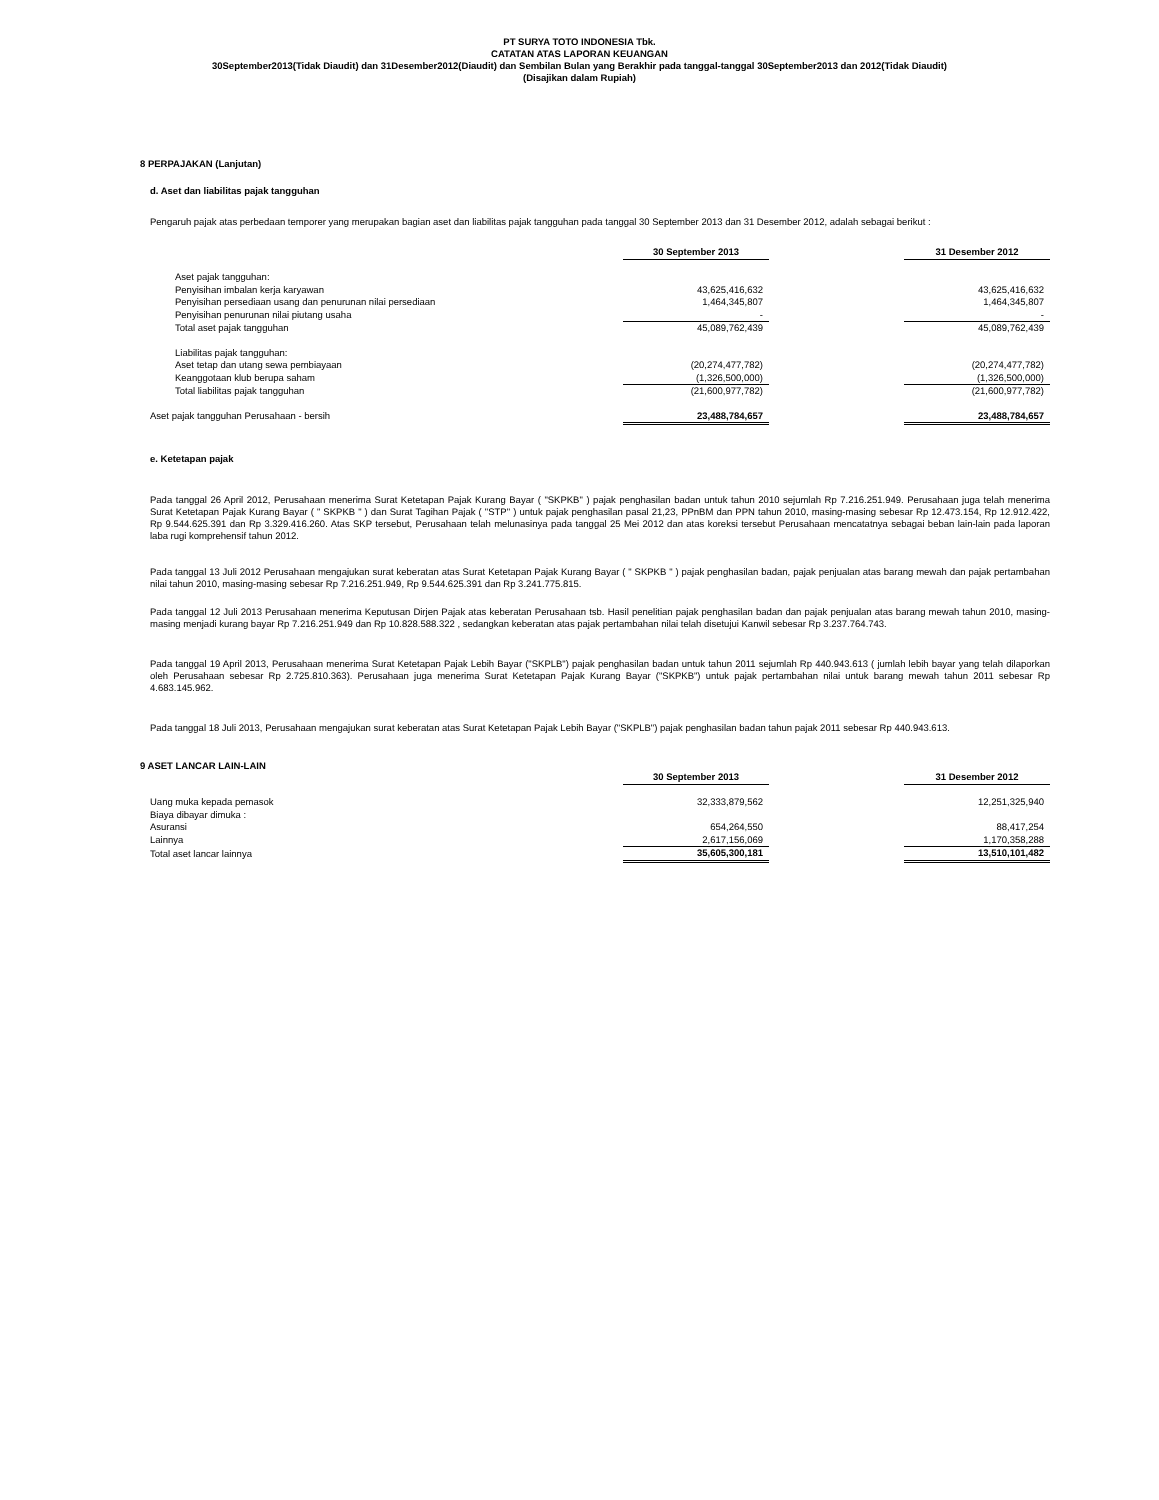PT SURYA TOTO INDONESIA Tbk.
CATATAN ATAS LAPORAN KEUANGAN
30September2013(Tidak Diaudit) dan 31Desember2012(Diaudit) dan Sembilan Bulan yang Berakhir pada tanggal-tanggal 30September2013 dan 2012(Tidak Diaudit)
(Disajikan dalam Rupiah)
8 PERPAJAKAN (Lanjutan)
d. Aset dan liabilitas pajak tangguhan
Pengaruh pajak atas perbedaan temporer yang merupakan bagian aset dan liabilitas pajak tangguhan pada tanggal 30 September 2013 dan 31 Desember 2012, adalah sebagai berikut :
| | 30 September 2013 | | 31 Desember 2012 |
| Aset pajak tangguhan: | | | |
| Penyisihan imbalan kerja karyawan | 43,625,416,632 | | 43,625,416,632 |
| Penyisihan persediaan usang dan penurunan nilai persediaan | 1,464,345,807 | | 1,464,345,807 |
| Penyisihan penurunan nilai piutang usaha | - | | - |
| Total aset pajak tangguhan | 45,089,762,439 | | 45,089,762,439 |
| Liabilitas pajak tangguhan: | | | |
| Aset tetap dan utang sewa pembiayaan | (20,274,477,782) | | (20,274,477,782) |
| Keanggotaan klub berupa saham | (1,326,500,000) | | (1,326,500,000) |
| Total liabilitas pajak tangguhan | (21,600,977,782) | | (21,600,977,782) |
| Aset pajak tangguhan Perusahaan - bersih | 23,488,784,657 | | 23,488,784,657 |
e. Ketetapan pajak
Pada tanggal 26 April 2012, Perusahaan menerima Surat Ketetapan Pajak Kurang Bayar ( "SKPKB" ) pajak penghasilan badan untuk tahun 2010 sejumlah Rp 7.216.251.949. Perusahaan juga telah menerima Surat Ketetapan Pajak Kurang Bayar ( " SKPKB " ) dan Surat Tagihan Pajak ( "STP" ) untuk pajak penghasilan pasal 21,23, PPnBM dan PPN tahun 2010, masing-masing sebesar Rp 12.473.154, Rp 12.912.422, Rp 9.544.625.391 dan Rp 3.329.416.260. Atas SKP tersebut, Perusahaan telah melunasinya pada tanggal 25 Mei 2012 dan atas koreksi tersebut Perusahaan mencatatnya sebagai beban lain-lain pada laporan laba rugi komprehensif tahun 2012.
Pada tanggal 13 Juli 2012 Perusahaan mengajukan surat keberatan atas Surat Ketetapan Pajak Kurang Bayar ( " SKPKB " ) pajak penghasilan badan, pajak penjualan atas barang mewah dan pajak pertambahan nilai tahun 2010, masing-masing sebesar Rp 7.216.251.949, Rp 9.544.625.391 dan Rp 3.241.775.815.
Pada tanggal 12 Juli 2013 Perusahaan menerima Keputusan Dirjen Pajak atas keberatan Perusahaan tsb. Hasil penelitian pajak penghasilan badan dan pajak penjualan atas barang mewah tahun 2010, masing-masing menjadi kurang bayar Rp 7.216.251.949 dan Rp 10.828.588.322 , sedangkan keberatan atas pajak pertambahan nilai telah disetujui Kanwil sebesar Rp 3.237.764.743.
Pada tanggal 19 April 2013, Perusahaan menerima Surat Ketetapan Pajak Lebih Bayar ("SKPLB") pajak penghasilan badan untuk tahun 2011 sejumlah Rp 440.943.613 ( jumlah lebih bayar yang telah dilaporkan oleh Perusahaan sebesar Rp 2.725.810.363). Perusahaan juga menerima Surat Ketetapan Pajak Kurang Bayar ("SKPKB") untuk pajak pertambahan nilai untuk barang mewah tahun 2011 sebesar Rp 4.683.145.962.
Pada tanggal 18 Juli 2013, Perusahaan mengajukan surat keberatan atas Surat Ketetapan Pajak Lebih Bayar ("SKPLB") pajak penghasilan badan tahun pajak 2011 sebesar Rp 440.943.613.
9 ASET LANCAR LAIN-LAIN
| | 30 September 2013 | | 31 Desember 2012 |
| Uang muka kepada pemasok | 32,333,879,562 | | 12,251,325,940 |
| Biaya dibayar dimuka : | | | |
| Asuransi | 654,264,550 | | 88,417,254 |
| Lainnya | 2,617,156,069 | | 1,170,358,288 |
| Total aset lancar lainnya | 35,605,300,181 | | 13,510,101,482 |